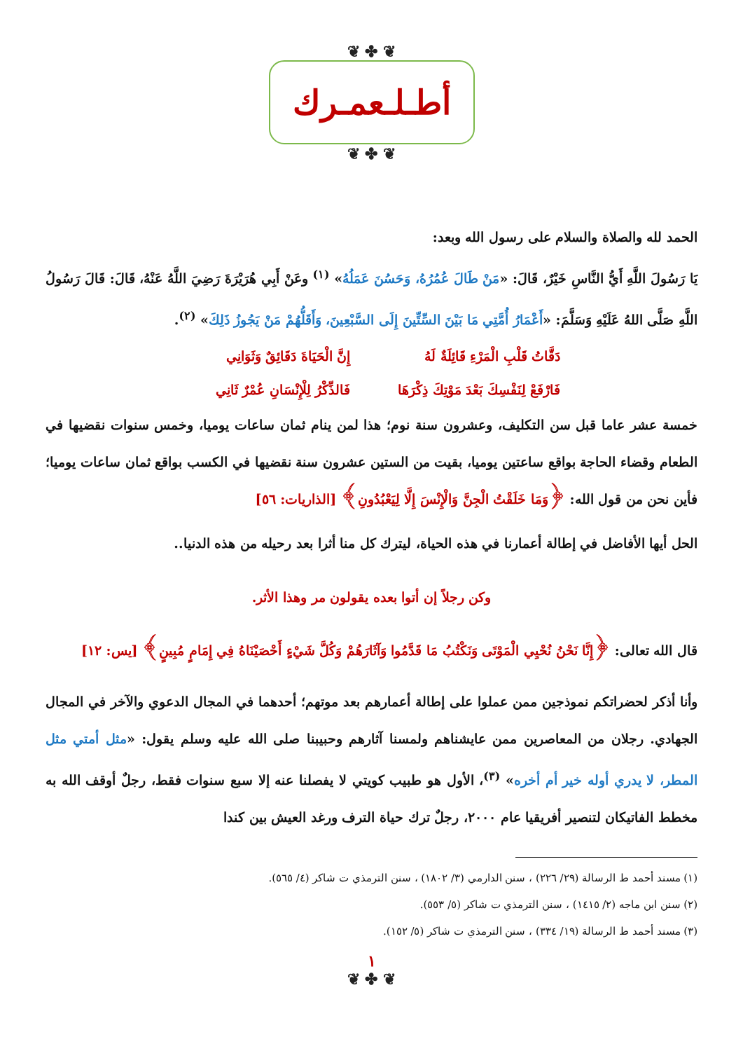❦ ✤ ❦
أطـلـعمـرك
❦ ✤ ❦
الحمد لله والصلاة والسلام على رسول الله وبعد:
يَا رَسُولَ اللَّهِ أَيُّ النَّاسِ خَيْرٌ، قَالَ: «مَنْ طَالَ عُمُرُهُ، وَحَسُنَ عَمَلُهُ» <sup>(١)</sup> وعَنْ أَبِي هُرَيْرَةَ رَضِيَ اللَّهُ عَنْهُ، قَالَ: قَالَ رَسُولُ اللَّهِ صَلَّى اللهُ عَلَيْهِ وَسَلَّمَ: «أَعْمَارُ أُمَّتِي مَا بَيْنَ السِّتِّينَ إِلَى السَّبْعِينَ، وَأَقَلُّهُمْ مَنْ يَجُوزُ ذَلِكَ» <sup>(٢)</sup>.
دَقَّاتُ قَلْبِ الْمَرْءِ قَائِلَةٌ لَهُ
إِنَّ الْحَيَاةَ دَقَائِقٌ وَثَوَانِي
فَارْفَعْ لِنَفْسِكَ بَعْدَ مَوْتِكَ ذِكْرَهَا
فَالذِّكْرُ لِلْإِنْسَانِ عُمْرٌ ثَانِي
خمسة عشر عاما قبل سن التكليف، وعشرون سنة نوم؛ هذا لمن ينام ثمان ساعات يوميا، وخمس سنوات نقضيها في الطعام وقضاء الحاجة بواقع ساعتين يوميا، بقيت من الستين عشرون سنة نقضيها في الكسب بواقع ثمان ساعات يوميا؛ فأين نحن من قول الله: ﴿وَمَا خَلَقْتُ الْجِنَّ وَالْإِنْسَ إِلَّا لِيَعْبُدُونِ﴾ [الذاريات: ٥٦]
الحل أيها الأفاضل في إطالة أعمارنا في هذه الحياة، ليترك كل منا أثرا بعد رحيله من هذه الدنيا..
وكن رجلاً إن أتوا بعده يقولون مر وهذا الأثر.
قال الله تعالى: ﴿إِنَّا نَحْنُ نُحْيِي الْمَوْتَى وَنَكْتُبُ مَا قَدَّمُوا وَآثَارَهُمْ وَكُلَّ شَيْءٍ أَحْصَيْنَاهُ فِي إِمَامٍ مُبِينٍ﴾ [يس: ١٢]
وأنا أذكر لحضراتكم نموذجين ممن عملوا على إطالة أعمارهم بعد موتهم؛ أحدهما في المجال الدعوي والآخر في المجال الجهادي. رجلان من المعاصرين ممن عايشناهم ولمسنا آثارهم وحبيبنا صلى الله عليه وسلم يقول: «مثل أمتي مثل المطر، لا يدري أوله خير أم أخره» <sup>(٣)</sup>، الأول هو طبيب كويتي لا يفصلنا عنه إلا سبع سنوات فقط، رجلٌ أوقف الله به مخطط الفاتيكان لتنصير أفريقيا عام ٢٠٠٠، رجلٌ ترك حياة الترف ورغد العيش بين كندا
(١) مسند أحمد ط الرسالة (٢٩/ ٢٢٦) ، سنن الدارمي (٣/ ١٨٠٢) ، سنن الترمذي ت شاكر (٤/ ٥٦٥).
(٢) سنن ابن ماجه (٢/ ١٤١٥) ، سنن الترمذي ت شاكر (٥/ ٥٥٣).
(٣) مسند أحمد ط الرسالة (١٩/ ٣٣٤) ، سنن الترمذي ت شاكر (٥/ ١٥٢).
١
❦ ✤ ❦